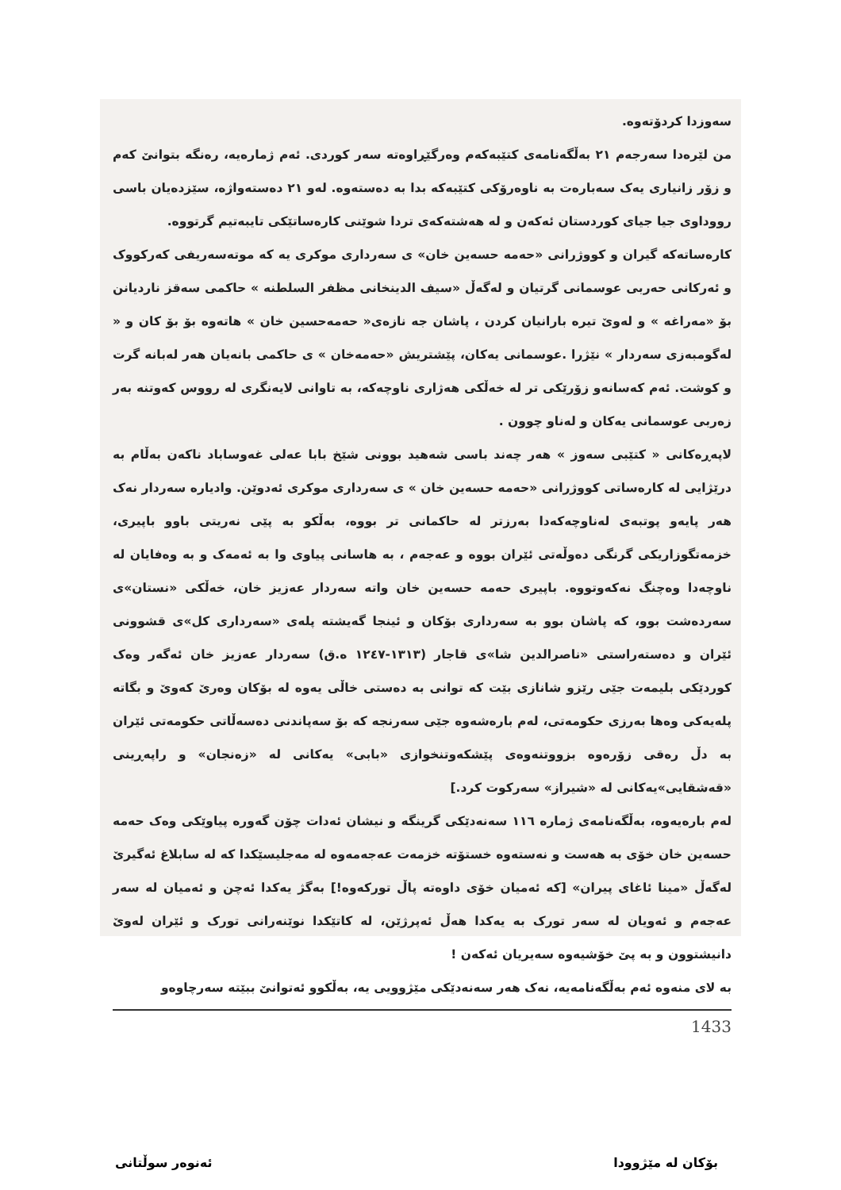سەوزدا کردۆتەوە.
من لێرەدا سەرجەم ٢١ بەڵگەنامەی کتێبەکەم وەرگێڕاوەتە سەر کوردی. ئەم ژمارەیە، رەنگە بتوانێ کەم و زۆر زانیاری یەک سەبارەت بە ناوەرۆکی کتێبەکە بدا بە دەستەوە. لەو ٢١ دەستەواژە، سێزدەیان باسی رووداوی جیا جیای کوردستان ئەکەن و لە هەشتەکەی تردا شوێنی کارەساتێکی تایبەتیم گرتووە.
کارەساتەکە گیران و کووژرانی «حەمە حسەین خان» ی سەرداری موکری یە کە موتەسەریفی کەرکووک و ئەرکانی حەربی عوسمانی گرتیان و لەگەڵ «سیف الدینخانی مظفر السلطنه » حاکمی سەقز ناردیانن بۆ «مەراغە » و لەوێ تیرە بارانیان کردن ، پاشان جە نازەی« حەمەحسین خان » هاتەوە بۆ بۆ کان و « لەگومبەزی سەردار » نێژرا .عوسمانی یەکان، پێشتریش «حەمەخان » ی حاکمی بانەیان هەر لەبانە گرت و کوشت. ئەم کەسانەو زۆرێکی تر لە خەڵکی هەژاری ناوچەکە، بە تاوانی لایەنگری لە رووس کەوتنە بەر زەربی عوسمانی یەکان و لەناو چوون .
لاپەڕەکانی « کتێبی سەوز » هەر چەند باسی شەهید بوونی شێخ بابا عەلی غەوساباد ناکەن بەڵام بە درێژایی لە کارەساتی کووژرانی «حەمە حسەین خان » ی سەرداری موکری ئەدوێن. وادیارە سەردار نەک هەر پایەو پوتبەی لەناوچەکەدا بەرزتر لە حاکمانی تر بووە، بەڵکو بە پێی نەریتی باوو باپیری، خزمەتگوزاریکی گرنگی دەوڵەتی ئێران بووە و عەجەم ، بە هاسانی پیاوی وا بە ئەمەک و بە وەفایان لە ناوچەدا وەچنگ نەکەوتووە. باپیری حەمە حسەین خان واتە سەردار عەزیز خان، خەڵکی «نستان»ی سەردەشت بوو، کە پاشان بوو بە سەرداری بۆکان و ئینجا گەیشتە پلەی «سەرداری کل»ی قشوونی ئێران و دەستەراستی «ناصرالدین شا»ی قاجار (١٣١٣-١٢٤٧ ه.ق) سەردار عەزیز خان ئەگەر وەک کوردێکی بلیمەت جێی رێزو شانازی بێت کە توانی بە دەستی خاڵی یەوە لە بۆکان وەرێ کەوێ و بگاتە پلەیەکی وەها بەرزی حکومەتی، لەم بارەشەوە جێی سەرنجە کە بۆ سەپاندنی دەسەڵاتی حکومەتی ئێران بە دڵ رەقی زۆرەوە بزووتنەوەی پێشکەوتنخوازی «بابی» یەکانی لە «زەنجان» و راپەڕینی «قەشقایی»یەکانی لە «شیراز» سەرکوت کرد.]
لەم بارەیەوە، بەڵگەنامەی ژمارە ١١٦ سەنەدێکی گرینگە و نیشان ئەدات چۆن گەورە پیاوێکی وەک حەمە حسەین خان خۆی بە هەست و نەستەوە خستۆتە خزمەت عەجەمەوە لە مەجلیسێکدا کە لە سابلاغ ئەگیرێ لەگەڵ «مینا ئاغای پیران» [کە ئەمیان خۆی داوەتە پاڵ تورکەوە!] بەگژ یەکدا ئەچن و ئەمیان لە سەر عەجەم و ئەویان لە سەر تورک بە یەکدا هەڵ ئەپرژێن، لە کاتێکدا نوێنەرانی تورک و ئێران لەوێ دانیشتوون و بە پێ خۆشیەوە سەیریان ئەکەن !
بە لای منەوە ئەم بەڵگەنامەیە، نەک هەر سەنەدێکی مێژوویی یە، بەڵکوو ئەتوانێ ببێتە سەرچاوەو
1433
بۆکان لە مێژوودا ئەنوەر سوڵتانی